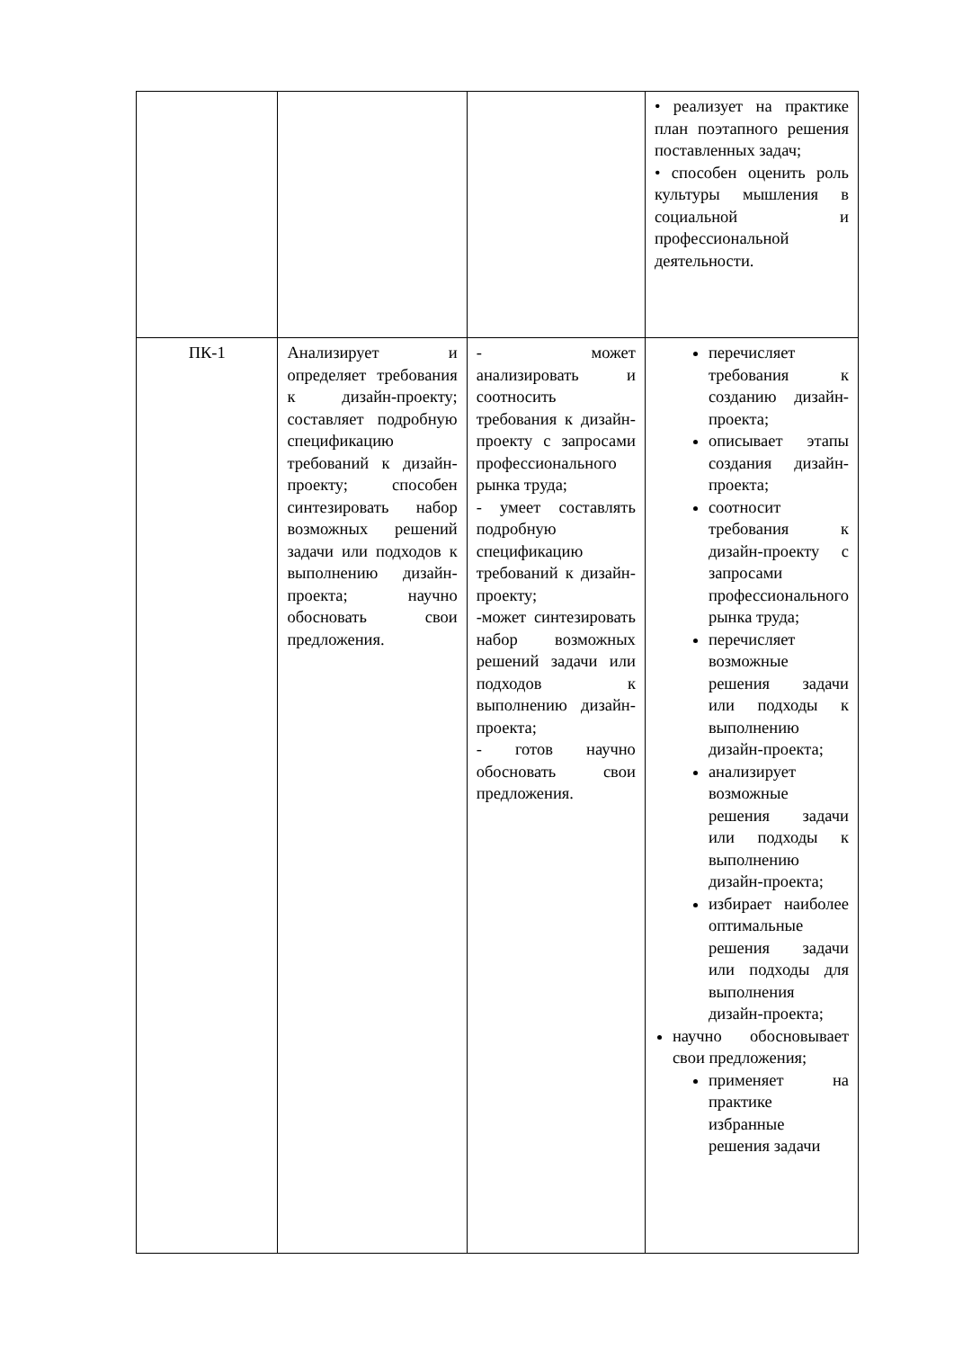| | | | • реализует на практике план поэтапного решения поставленных задач; • способен оценить роль культуры мышления в социальной и профессиональной деятельности. |
| ПК-1 | Анализирует и определяет требования к дизайн-проекту; составляет подробную спецификацию требований к дизайн-проекту; способен синтезировать набор возможных решений задачи или подходов к выполнению дизайн-проекта; научно обосновать свои предложения. | - может анализировать и соотносить требования к дизайн-проекту с запросами профессионального рынка труда; - умеет составлять подробную спецификацию требований к дизайн-проекту; -может синтезировать набор возможных решений задачи или подходов к выполнению дизайн-проекта; - готов научно обосновать свои предложения. | перечисляет требования к созданию дизайн-проекта; описывает этапы создания дизайн-проекта; соотносит требования к дизайн-проекту с запросами профессионального рынка труда; перечисляет возможные решения задачи или подходы к выполнению дизайн-проекта; анализирует возможные решения задачи или подходы к выполнению дизайн-проекта; избирает наиболее оптимальные решения задачи или подходы для выполнения дизайн-проекта; научно обосновывает свои предложения; применяет на практике избранные решения задачи |